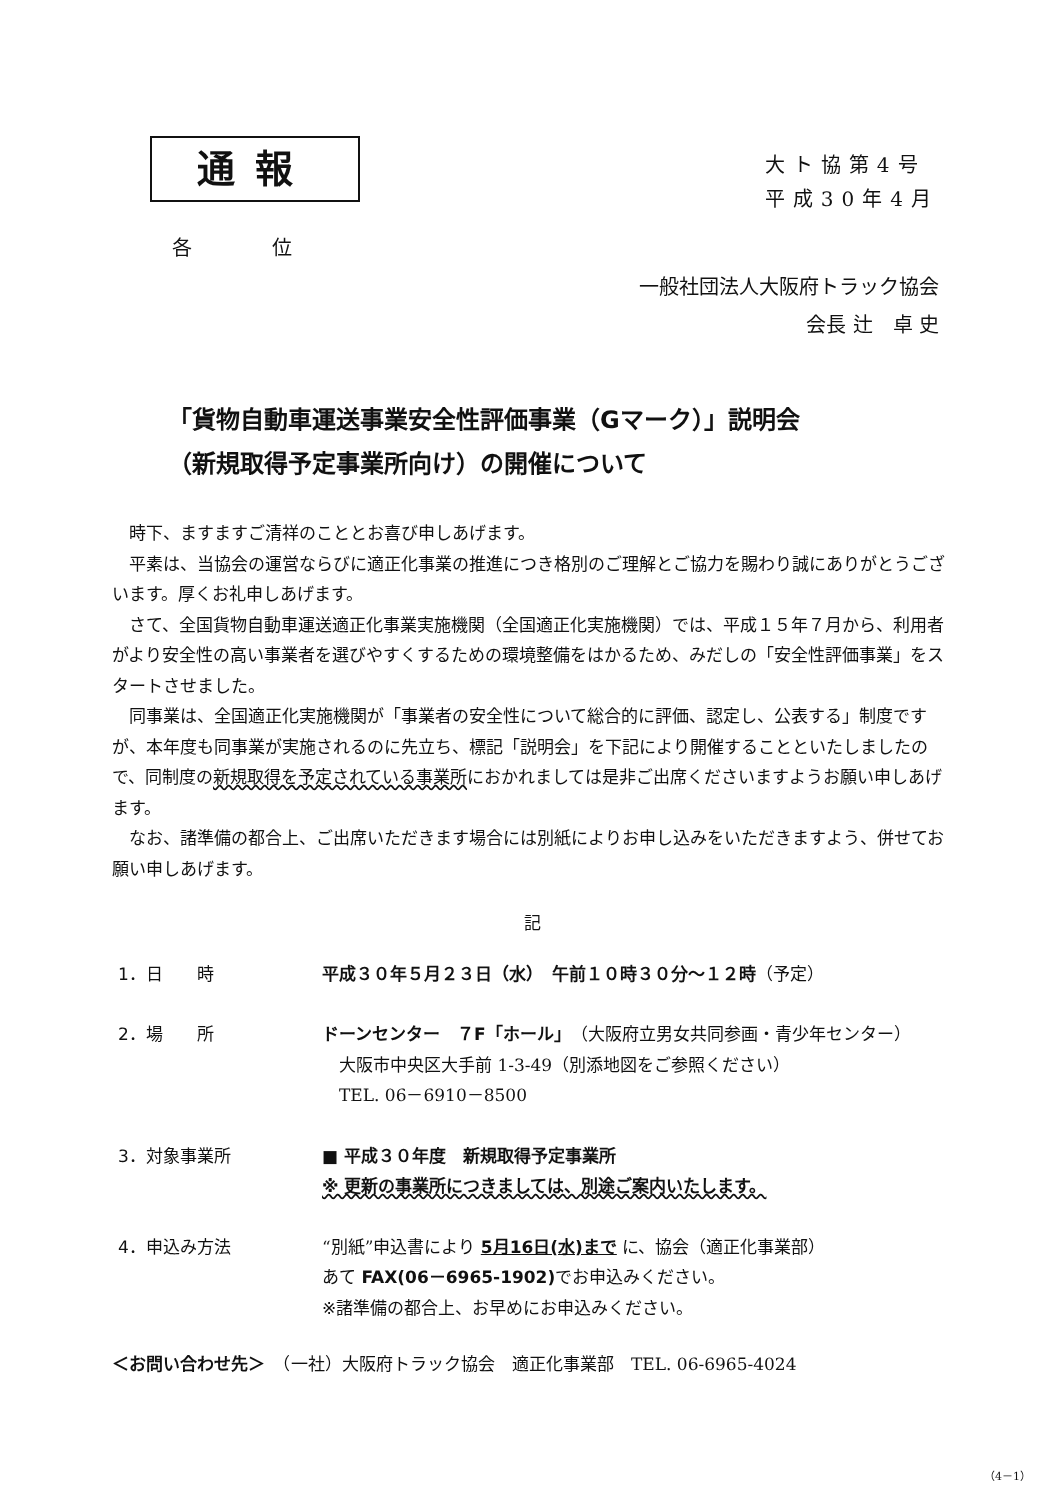通報
大ト協第4号
平成30年4月
各位
一般社団法人大阪府トラック協会
会長 辻　卓 史
「貨物自動車運送事業安全性評価事業（Gマーク）」説明会
（新規取得予定事業所向け）の開催について
時下、ますますご清祥のこととお喜び申しあげます。
平素は、当協会の運営ならびに適正化事業の推進につき格別のご理解とご協力を賜わり誠にありがとうございます。厚くお礼申しあげます。
さて、全国貨物自動車運送適正化事業実施機関（全国適正化実施機関）では、平成１５年７月から、利用者がより安全性の高い事業者を選びやすくするための環境整備をはかるため、みだしの「安全性評価事業」をスタートさせました。
同事業は、全国適正化実施機関が「事業者の安全性について総合的に評価、認定し、公表する」制度ですが、本年度も同事業が実施されるのに先立ち、標記「説明会」を下記により開催することといたしましたので、同制度の新規取得を予定されている事業所におかれましては是非ご出席くださいますようお願い申しあげます。
なお、諸準備の都合上、ご出席いただきます場合には別紙によりお申し込みをいただきますよう、併せてお願い申しあげます。
記
1．日　　時 平成３０年５月２３日（水）　午前１０時３０分～１２時（予定）
2．場　　所 ドーンセンター　７F「ホール」（大阪府立男女共同参画・青少年センター）
　大阪市中央区大手前 1-3-49（別添地図をご参照ください）
　TEL. 06－6910－8500
3．対象事業所 ■ 平成３０年度　新規取得予定事業所
※ 更新の事業所につきましては、別途ご案内いたします。
4．申込み方法 “別紙”申込書により 5月16日(水)まで に、協会（適正化事業部）
あて FAX(06－6965-1902) でお申込みください。
※諸準備の都合上、お早めにお申込みください。
＜お問い合わせ先＞　（一社）大阪府トラック協会　適正化事業部　TEL. 06-6965-4024
（4－1）